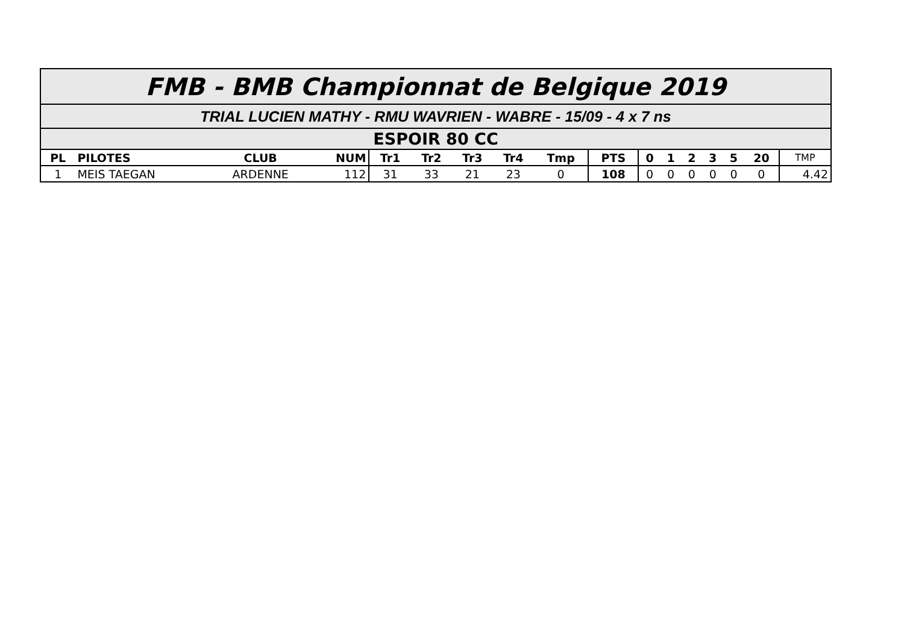| FMB - BMB Championnat de Belgique 2019 | | | | | | | | | | | | | | | | |
| TRIAL LUCIEN MATHY - RMU WAVRIEN - WABRE - 15/09 - 4 x 7 ns | | | | | | | | | | | | | | | | |
| ESPOIR 80 CC | | | | | | | | | | | | | | | | |
| PL | PILOTES | CLUB | NUM | Tr1 | Tr2 | Tr3 | Tr4 | Tmp | PTS | 0 | 1 | 2 | 3 | 5 | 20 | TMP |
| 1 | MEIS TAEGAN | ARDENNE | 112 | 31 | 33 | 21 | 23 | 0 | 108 | 0 | 0 | 0 | 0 | 0 | 0 | 4.42 |